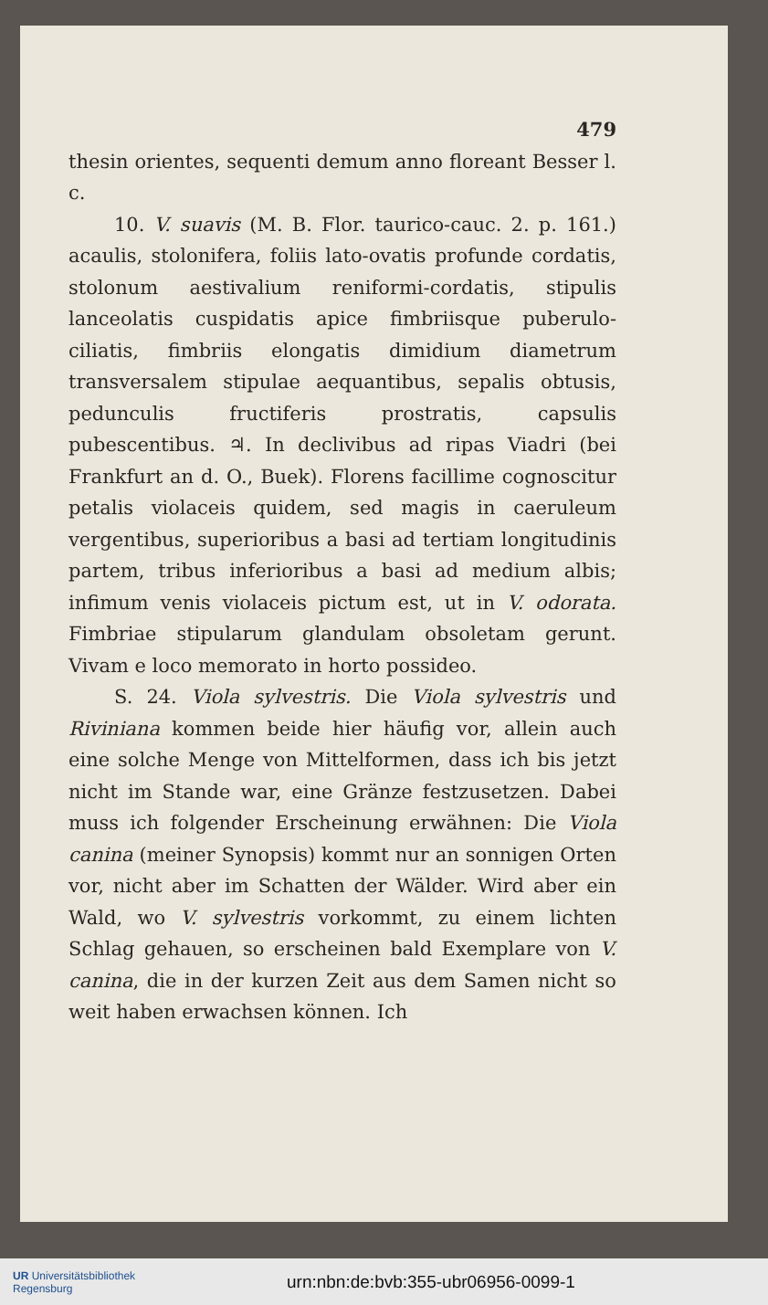479
thesin orientes, sequenti demum anno floreant Besser l. c.
10. V. suavis (M. B. Flor. taurico-cauc. 2. p. 161.) acaulis, stolonifera, foliis lato-ovatis profunde cordatis, stolonum aestivalium reniformi-cordatis, stipulis lanceolatis cuspidatis apice fimbriisque puberulo-ciliatis, fimbriis elongatis dimidium diametrum transversalem stipulae aequantibus, sepalis obtusis, pedunculis fructiferis prostratis, capsulis pubescentibus. ♃. In declivibus ad ripas Viadri (bei Frankfurt an d. O., Buek). Florens facillime cognoscitur petalis violaceis quidem, sed magis in caeruleum vergentibus, superioribus a basi ad tertiam longitudinis partem, tribus inferioribus a basi ad medium albis; infimum venis violaceis pictum est, ut in V. odorata. Fimbriae stipularum glandulam obsoletam gerunt. Vivam e loco memorato in horto possideo.
S. 24. Viola sylvestris. Die Viola sylvestris und Riviniana kommen beide hier häufig vor, allein auch eine solche Menge von Mittelformen, dass ich bis jetzt nicht im Stande war, eine Gränze festzusetzen. Dabei muss ich folgender Erscheinung erwähnen: Die Viola canina (meiner Synopsis) kommt nur an sonnigen Orten vor, nicht aber im Schatten der Wälder. Wird aber ein Wald, wo V. sylvestris vorkommt, zu einem lichten Schlag gehauen, so erscheinen bald Exemplare von V. canina, die in der kurzen Zeit aus dem Samen nicht so weit haben erwachsen können. Ich
UR Universitätsbibliothek
Regensburg
urn:nbn:de:bvb:355-ubr06956-0099-1